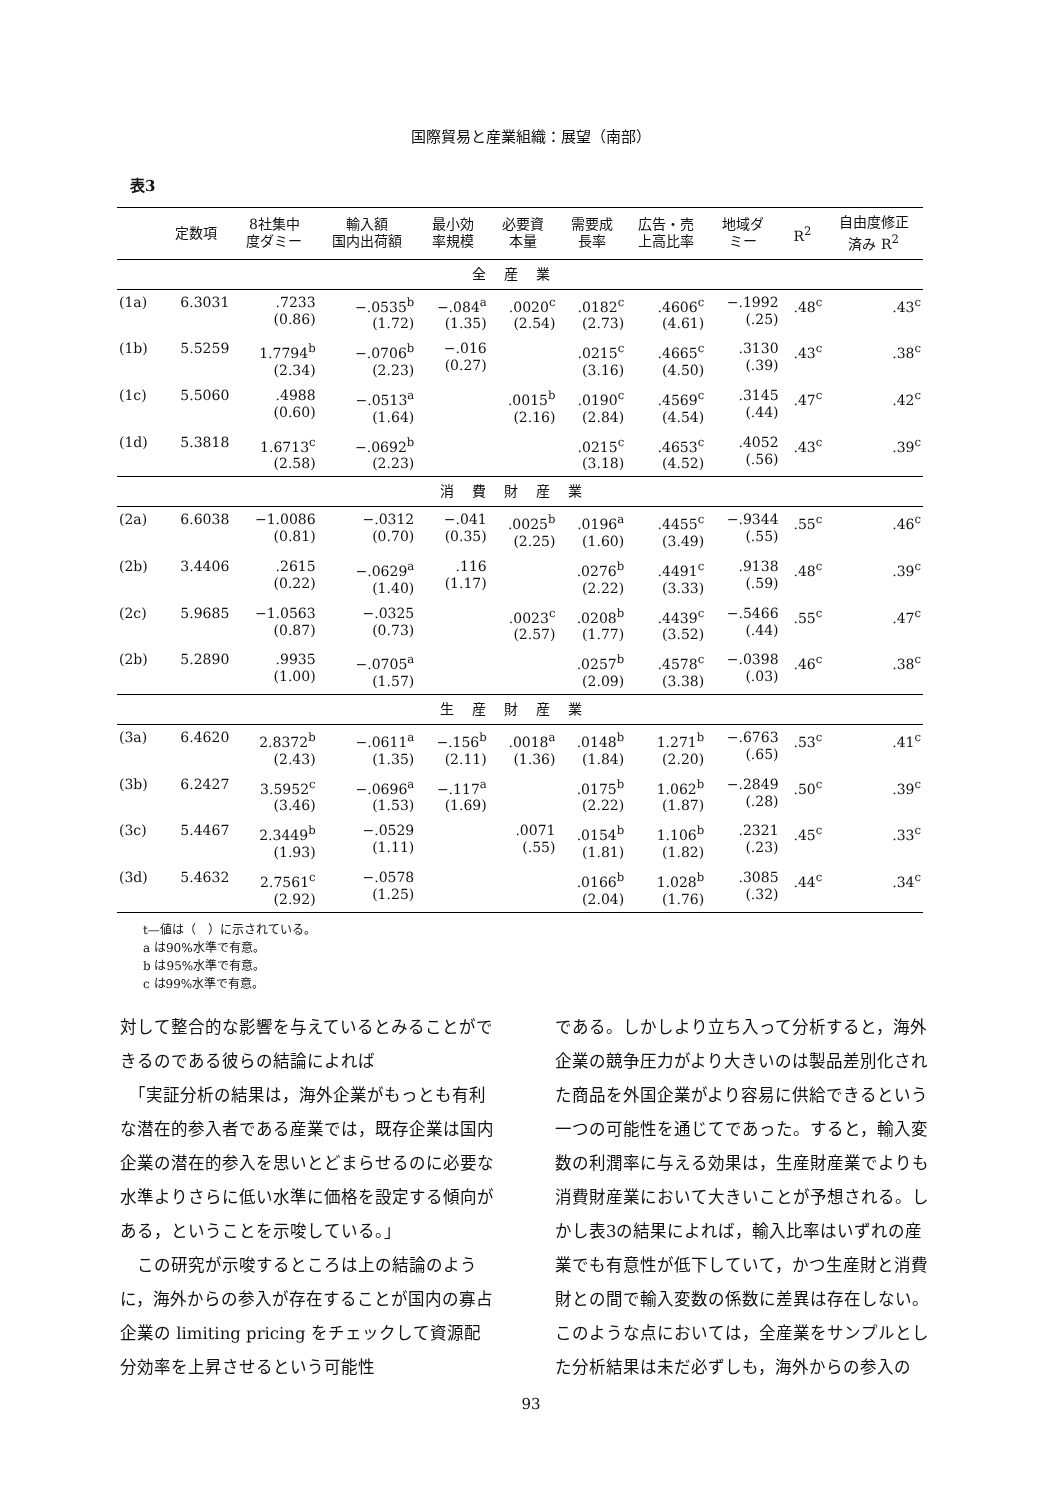国際貿易と産業組織：展望（南部）
表3
| | 定数項 | 8社集中 度ダミー | 輸入額 国内出荷額 | 最小効 率規模 | 必要資 本量 | 需要成 長率 | 広告・売 上高比率 | 地域ダ ミー | R<sup>2</sup> | 自由度修正 済み R<sup>2</sup> |
| --- | --- | --- | --- | --- | --- | --- | --- | --- | --- | --- |
| 全産業 | | | | | | | | | | |
| (1a) | 6.3031 | .7233 (0.86) | −.0535<sup>b</sup> (1.72) | −.084<sup>a</sup> (1.35) | .0020<sup>c</sup> (2.54) | .0182<sup>c</sup> (2.73) | .4606<sup>c</sup> (4.61) | −.1992 (.25) | .48<sup>c</sup> | .43<sup>c</sup> |
| (1b) | 5.5259 | 1.7794<sup>b</sup> (2.34) | −.0706<sup>b</sup> (2.23) | −.016 (0.27) | | .0215<sup>c</sup> (3.16) | .4665<sup>c</sup> (4.50) | .3130 (.39) | .43<sup>c</sup> | .38<sup>c</sup> |
| (1c) | 5.5060 | .4988 (0.60) | −.0513<sup>a</sup> (1.64) | | .0015<sup>b</sup> (2.16) | .0190<sup>c</sup> (2.84) | .4569<sup>c</sup> (4.54) | .3145 (.44) | .47<sup>c</sup> | .42<sup>c</sup> |
| (1d) | 5.3818 | 1.6713<sup>c</sup> (2.58) | −.0692<sup>b</sup> (2.23) | | | .0215<sup>c</sup> (3.18) | .4653<sup>c</sup> (4.52) | .4052 (.56) | .43<sup>c</sup> | .39<sup>c</sup> |
| 消費財産業 | | | | | | | | | | |
| (2a) | 6.6038 | −1.0086 (0.81) | −.0312 (0.70) | −.041 (0.35) | .0025<sup>b</sup> (2.25) | .0196<sup>a</sup> (1.60) | .4455<sup>c</sup> (3.49) | −.9344 (.55) | .55<sup>c</sup> | .46<sup>c</sup> |
| (2b) | 3.4406 | .2615 (0.22) | −.0629<sup>a</sup> (1.40) | .116 (1.17) | | .0276<sup>b</sup> (2.22) | .4491<sup>c</sup> (3.33) | .9138 (.59) | .48<sup>c</sup> | .39<sup>c</sup> |
| (2c) | 5.9685 | −1.0563 (0.87) | −.0325 (0.73) | | .0023<sup>c</sup> (2.57) | .0208<sup>b</sup> (1.77) | .4439<sup>c</sup> (3.52) | −.5466 (.44) | .55<sup>c</sup> | .47<sup>c</sup> |
| (2b) | 5.2890 | .9935 (1.00) | −.0705<sup>a</sup> (1.57) | | | .0257<sup>b</sup> (2.09) | .4578<sup>c</sup> (3.38) | −.0398 (.03) | .46<sup>c</sup> | .38<sup>c</sup> |
| 生産財産業 | | | | | | | | | | |
| (3a) | 6.4620 | 2.8372<sup>b</sup> (2.43) | −.0611<sup>a</sup> (1.35) | −.156<sup>b</sup> (2.11) | .0018<sup>a</sup> (1.36) | .0148<sup>b</sup> (1.84) | 1.271<sup>b</sup> (2.20) | −.6763 (.65) | .53<sup>c</sup> | .41<sup>c</sup> |
| (3b) | 6.2427 | 3.5952<sup>c</sup> (3.46) | −.0696<sup>a</sup> (1.53) | −.117<sup>a</sup> (1.69) | | .0175<sup>b</sup> (2.22) | 1.062<sup>b</sup> (1.87) | −.2849 (.28) | .50<sup>c</sup> | .39<sup>c</sup> |
| (3c) | 5.4467 | 2.3449<sup>b</sup> (1.93) | −.0529 (1.11) | | .0071 (.55) | .0154<sup>b</sup> (1.81) | 1.106<sup>b</sup> (1.82) | .2321 (.23) | .45<sup>c</sup> | .33<sup>c</sup> |
| (3d) | 5.4632 | 2.7561<sup>c</sup> (2.92) | −.0578 (1.25) | | | .0166<sup>b</sup> (2.04) | 1.028<sup>b</sup> (1.76) | .3085 (.32) | .44<sup>c</sup> | .34<sup>c</sup> |
t—値は（　）に示されている。
a は90%水準で有意。
b は95%水準で有意。
c は99%水準で有意。
対して整合的な影響を与えているとみることができるのである彼らの結論によれば
　「実証分析の結果は，海外企業がもっとも有利な潜在的参入者である産業では，既存企業は国内企業の潜在的参入を思いとどまらせるのに必要な水準よりさらに低い水準に価格を設定する傾向がある，ということを示唆している。」
　この研究が示唆するところは上の結論のように，海外からの参入が存在することが国内の寡占企業の limiting pricing をチェックして資源配分効率を上昇させるという可能性
である。しかしより立ち入って分析すると，海外企業の競争圧力がより大きいのは製品差別化された商品を外国企業がより容易に供給できるという一つの可能性を通じてであった。すると，輸入変数の利潤率に与える効果は，生産財産業でよりも消費財産業において大きいことが予想される。しかし表3の結果によれば，輸入比率はいずれの産業でも有意性が低下していて，かつ生産財と消費財との間で輸入変数の係数に差異は存在しない。このような点においては，全産業をサンプルとした分析結果は未だ必ずしも，海外からの参入の
93